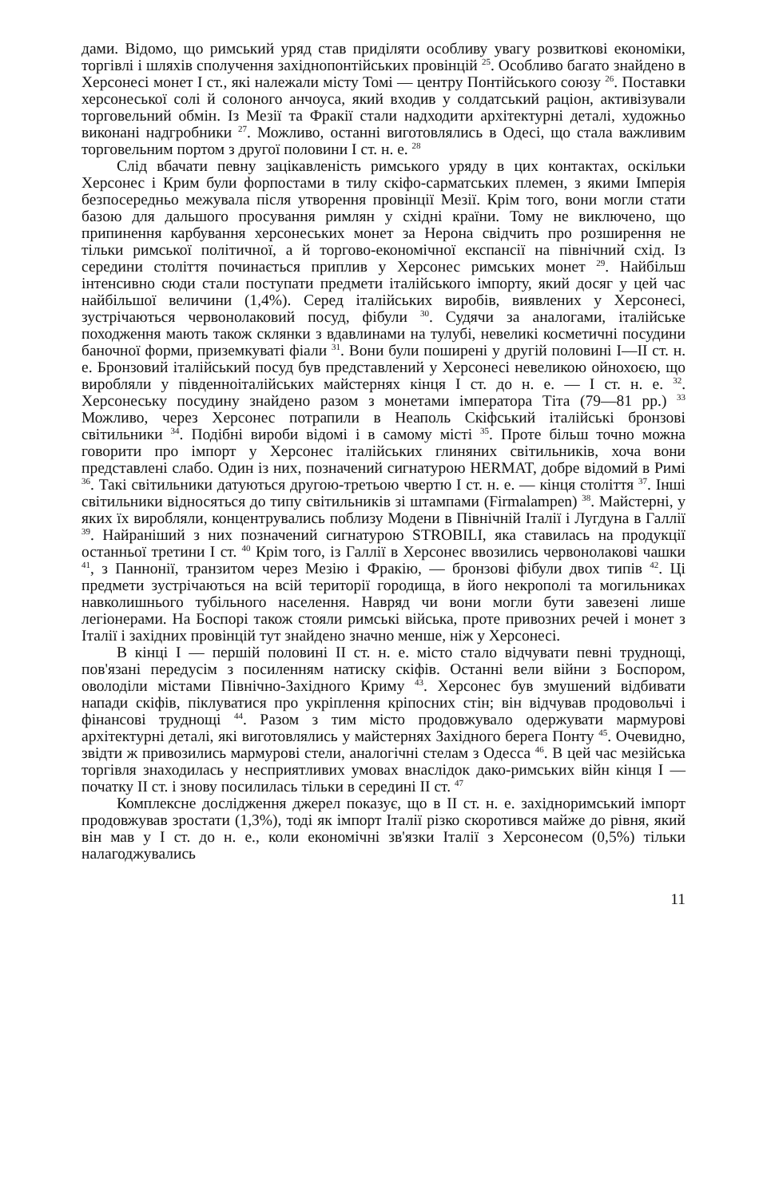дами. Відомо, що римський уряд став приділяти особливу увагу розвиткові економіки, торгівлі і шляхів сполучення західнопонтійських провінцій <sup>25</sup>. Особливо багато знайдено в Херсонесі монет I ст., які належали місту Томі — центру Понтійського союзу <sup>26</sup>. Поставки херсонеської солі й солоного анчоуса, який входив у солдатський раціон, активізували торговельний обмін. Із Мезії та Фракії стали надходити архітектурні деталі, художньо виконані надгробники <sup>27</sup>. Можливо, останні виготовлялись в Одесі, що стала важливим торговельним портом з другої половини I ст. н. е. <sup>28</sup>
Слід вбачати певну зацікавленість римського уряду в цих контактах, оскільки Херсонес і Крим були форпостами в тилу скіфо-сарматських племен, з якими Імперія безпосередньо межувала після утворення провінції Мезії. Крім того, вони могли стати базою для дальшого просування римлян у східні країни. Тому не виключено, що припинення карбування херсонеських монет за Нерона свідчить про розширення не тільки римської політичної, а й торгово-економічної експансії на північний схід. Із середини століття починається приплив у Херсонес римських монет <sup>29</sup>. Найбільш інтенсивно сюди стали поступати предмети італійського імпорту, який досяг у цей час найбільшої величини (1,4%). Серед італійських виробів, виявлених у Херсонесі, зустрічаються червонолаковий посуд, фібули <sup>30</sup>. Судячи за аналогами, італійське походження мають також склянки з вдавлинами на тулубі, невеликі косметичні посудини баночної форми, приземкуваті фіали <sup>31</sup>. Вони були поширені у другій половині I—II ст. н. е. Бронзовий італійський посуд був представлений у Херсонесі невеликою ойнохоєю, що виробляли у південноіталійських майстернях кінця I ст. до н. е. — I ст. н. е. <sup>32</sup>. Херсонеську посудину знайдено разом з монетами імператора Тіта (79—81 рр.) <sup>33</sup> Можливо, через Херсонес потрапили в Неаполь Скіфський італійські бронзові світильники <sup>34</sup>. Подібні вироби відомі і в самому місті <sup>35</sup>. Проте більш точно можна говорити про імпорт у Херсонес італійських глиняних світильників, хоча вони представлені слабо. Один із них, позначений сигнатурою HERMAT, добре відомий в Римі <sup>36</sup>. Такі світильники датуються другою-третьою чвертю I ст. н. е. — кінця століття <sup>37</sup>. Інші світильники відносяться до типу світильників зі штампами (Firmalampen) <sup>38</sup>. Майстерні, у яких їх виробляли, концентрувались поблизу Модени в Північній Італії і Лугдуна в Галлії <sup>39</sup>. Найраніший з них позначений сигнатурою STROBILI, яка ставилась на продукції останньої третини I ст. <sup>40</sup> Крім того, із Галлії в Херсонес ввозились червонолакові чашки <sup>41</sup>, з Паннонії, транзитом через Мезію і Фракію, — бронзові фібули двох типів <sup>42</sup>. Ці предмети зустрічаються на всій території городища, в його некрополі та могильниках навколишнього тубільного населення. Навряд чи вони могли бути завезені лише легіонерами. На Боспорі також стояли римські війська, проте привозних речей і монет з Італії і західних провінцій тут знайдено значно менше, ніж у Херсонесі.
В кінці I — першій половині II ст. н. е. місто стало відчувати певні труднощі, пов'язані передусім з посиленням натиску скіфів. Останні вели війни з Боспором, оволоділи містами Північно-Західного Криму <sup>43</sup>. Херсонес був змушений відбивати напади скіфів, піклуватися про укріплення кріпосних стін; він відчував продовольчі і фінансові труднощі <sup>44</sup>. Разом з тим місто продовжувало одержувати мармурові архітектурні деталі, які виготовлялись у майстернях Західного берега Понту <sup>45</sup>. Очевидно, звідти ж привозились мармурові стели, аналогічні стелам з Одесса <sup>46</sup>. В цей час мезійська торгівля знаходилась у несприятливих умовах внаслідок дако-римських війн кінця I — початку II ст. і знову посилилась тільки в середині II ст. <sup>47</sup>
Комплексне дослідження джерел показує, що в II ст. н. е. західноримський імпорт продовжував зростати (1,3%), тоді як імпорт Італії різко скоротився майже до рівня, який він мав у I ст. до н. е., коли економічні зв'язки Італії з Херсонесом (0,5%) тільки налагоджувались
11